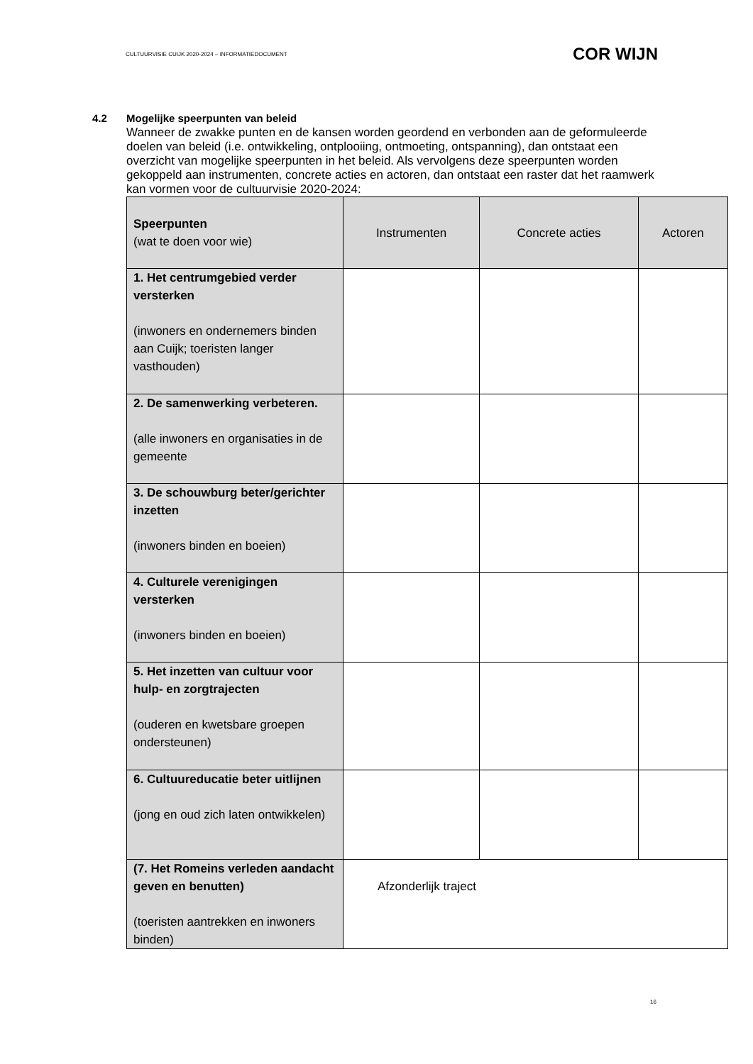CULTUURVISIE CUIJK 2020-2024 – INFORMATIEDOCUMENT COR WIJN
4.2 Mogelijke speerpunten van beleid
Wanneer de zwakke punten en de kansen worden geordend en verbonden aan de geformuleerde doelen van beleid (i.e. ontwikkeling, ontplooiing, ontmoeting, ontspanning), dan ontstaat een overzicht van mogelijke speerpunten in het beleid. Als vervolgens deze speerpunten worden gekoppeld aan instrumenten, concrete acties en actoren, dan ontstaat een raster dat het raamwerk kan vormen voor de cultuurvisie 2020-2024:
| Speerpunten (wat te doen voor wie) | Instrumenten | Concrete acties | Actoren |
| --- | --- | --- | --- |
| 1. Het centrumgebied verder versterken (inwoners en ondernemers binden aan Cuijk; toeristen langer vasthouden) | | | |
| 2. De samenwerking verbeteren. (alle inwoners en organisaties in de gemeente | | | |
| 3. De schouwburg beter/gerichter inzetten (inwoners binden en boeien) | | | |
| 4. Culturele verenigingen versterken (inwoners binden en boeien) | | | |
| 5. Het inzetten van cultuur voor hulp- en zorgtrajecten (ouderen en kwetsbare groepen ondersteunen) | | | |
| 6. Cultuureducatie beter uitlijnen (jong en oud zich laten ontwikkelen) | | | |
| (7. Het Romeins verleden aandacht geven en benutten) (toeristen aantrekken en inwoners binden) | Afzonderlijk traject | | |
16